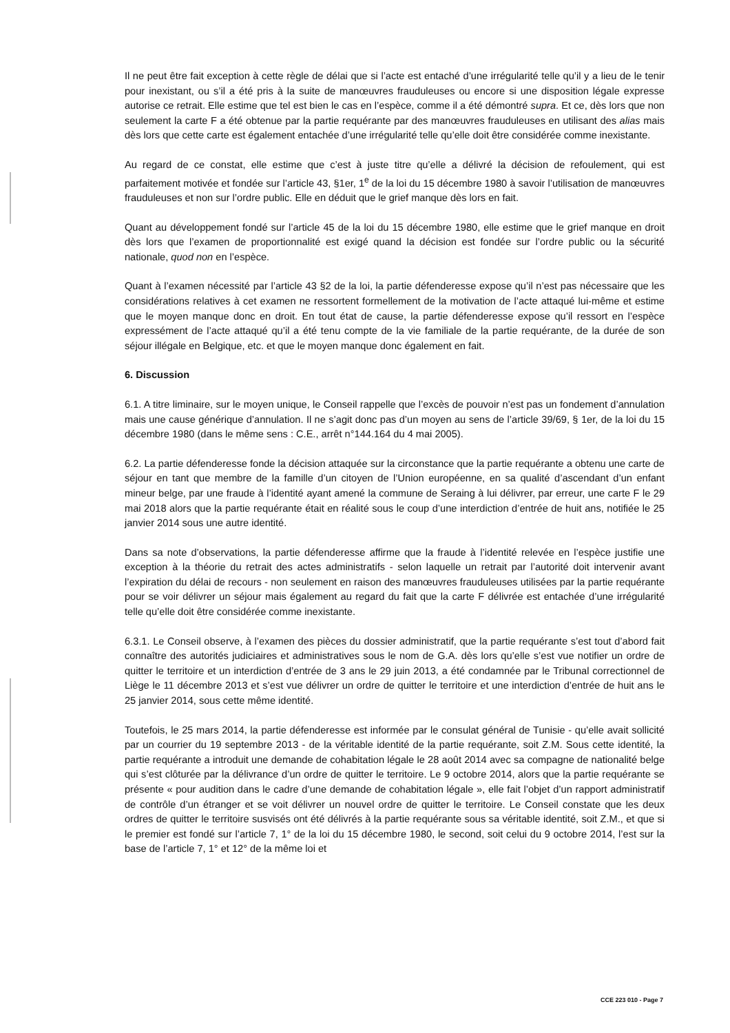Il ne peut être fait exception à cette règle de délai que si l’acte est entaché d’une irrégularité telle qu’il y a lieu de le tenir pour inexistant, ou s’il a été pris à la suite de manœuvres frauduleuses ou encore si une disposition légale expresse autorise ce retrait. Elle estime que tel est bien le cas en l’espèce, comme il a été démontré supra. Et ce, dès lors que non seulement la carte F a été obtenue par la partie requérante par des manœuvres frauduleuses en utilisant des alias mais dès lors que cette carte est également entachée d’une irrégularité telle qu’elle doit être considérée comme inexistante.
Au regard de ce constat, elle estime que c’est à juste titre qu’elle a délivré la décision de refoulement, qui est parfaitement motivée et fondée sur l’article 43, §1er, 1<sup>e</sup> de la loi du 15 décembre 1980 à savoir l’utilisation de manœuvres frauduleuses et non sur l’ordre public. Elle en déduit que le grief manque dès lors en fait.
Quant au développement fondé sur l’article 45 de la loi du 15 décembre 1980, elle estime que le grief manque en droit dès lors que l’examen de proportionnalité est exigé quand la décision est fondée sur l’ordre public ou la sécurité nationale, quod non en l’espèce.
Quant à l’examen nécessité par l’article 43 §2 de la loi, la partie défenderesse expose qu’il n’est pas nécessaire que les considérations relatives à cet examen ne ressortent formellement de la motivation de l’acte attaqué lui-même et estime que le moyen manque donc en droit. En tout état de cause, la partie défenderesse expose qu’il ressort en l’espèce expressément de l’acte attaqué qu’il a été tenu compte de la vie familiale de la partie requérante, de la durée de son séjour illégale en Belgique, etc. et que le moyen manque donc également en fait.
6. Discussion
6.1. A titre liminaire, sur le moyen unique, le Conseil rappelle que l’excès de pouvoir n’est pas un fondement d’annulation mais une cause générique d’annulation. Il ne s’agit donc pas d’un moyen au sens de l’article 39/69, § 1er, de la loi du 15 décembre 1980 (dans le même sens : C.E., arrêt n°144.164 du 4 mai 2005).
6.2. La partie défenderesse fonde la décision attaquée sur la circonstance que la partie requérante a obtenu une carte de séjour en tant que membre de la famille d’un citoyen de l’Union européenne, en sa qualité d’ascendant d’un enfant mineur belge, par une fraude à l’identité ayant amené la commune de Seraing à lui délivrer, par erreur, une carte F le 29 mai 2018 alors que la partie requérante était en réalité sous le coup d’une interdiction d’entrée de huit ans, notifiée le 25 janvier 2014 sous une autre identité.
Dans sa note d’observations, la partie défenderesse affirme que la fraude à l’identité relevée en l’espèce justifie une exception à la théorie du retrait des actes administratifs - selon laquelle un retrait par l’autorité doit intervenir avant l’expiration du délai de recours - non seulement en raison des manœuvres frauduleuses utilisées par la partie requérante pour se voir délivrer un séjour mais également au regard du fait que la carte F délivrée est entachée d’une irrégularité telle qu’elle doit être considérée comme inexistante.
6.3.1. Le Conseil observe, à l’examen des pièces du dossier administratif, que la partie requérante s’est tout d’abord fait connaître des autorités judiciaires et administratives sous le nom de G.A. dès lors qu’elle s’est vue notifier un ordre de quitter le territoire et un interdiction d’entrée de 3 ans le 29 juin 2013, a été condamnée par le Tribunal correctionnel de Liège le 11 décembre 2013 et s’est vue délivrer un ordre de quitter le territoire et une interdiction d’entrée de huit ans le 25 janvier 2014, sous cette même identité.
Toutefois, le 25 mars 2014, la partie défenderesse est informée par le consulat général de Tunisie - qu’elle avait sollicité par un courrier du 19 septembre 2013 - de la véritable identité de la partie requérante, soit Z.M. Sous cette identité, la partie requérante a introduit une demande de cohabitation légale le 28 août 2014 avec sa compagne de nationalité belge qui s’est clôturée par la délivrance d’un ordre de quitter le territoire. Le 9 octobre 2014, alors que la partie requérante se présente « pour audition dans le cadre d’une demande de cohabitation légale », elle fait l’objet d’un rapport administratif de contrôle d’un étranger et se voit délivrer un nouvel ordre de quitter le territoire. Le Conseil constate que les deux ordres de quitter le territoire susvisés ont été délivrés à la partie requérante sous sa véritable identité, soit Z.M., et que si le premier est fondé sur l’article 7, 1° de la loi du 15 décembre 1980, le second, soit celui du 9 octobre 2014, l’est sur la base de l’article 7, 1° et 12° de la même loi et
CCE 223 010 - Page 7